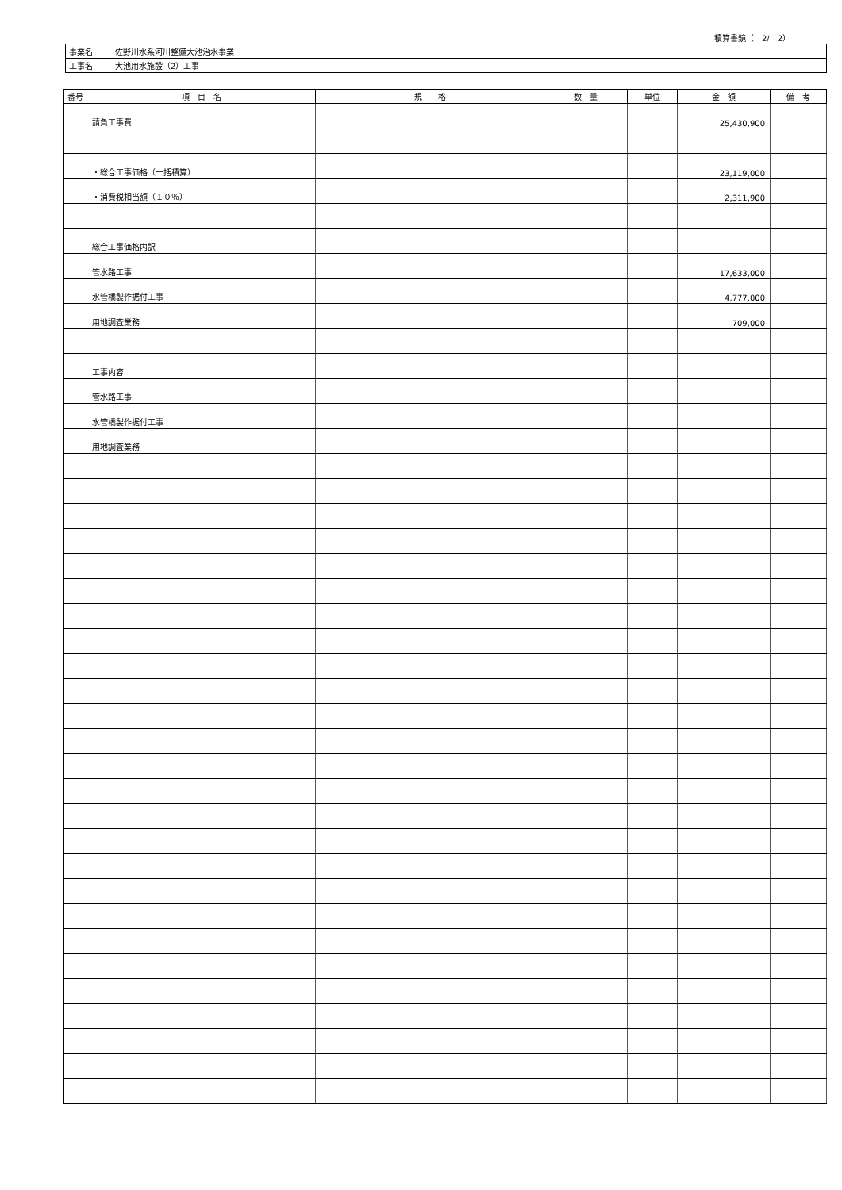積算書鏡（　2/　2）
| 事業名 | 佐野川水系河川整備大池治水事業 |
| 工事名 | 大池用水施設（2）工事 |
| 番号 | 項 目 名 | 規 格 | 数 量 | 単位 | 金 額 | 備 考 |
| --- | --- | --- | --- | --- | --- | --- |
| | 請負工事費 | | | | 25,430,900 | |
| | ・総合工事価格（一括積算） | | | | 23,119,000 | |
| | ・消費税相当額（１０％） | | | | 2,311,900 | |
| | 総合工事価格内訳 | | | | | |
| | 管水路工事 | | | | 17,633,000 | |
| | 水管橋製作据付工事 | | | | 4,777,000 | |
| | 用地調査業務 | | | | 709,000 | |
| | 工事内容 | | | | | |
| | 管水路工事 | | | | | |
| | 水管橋製作据付工事 | | | | | |
| | 用地調査業務 | | | | | |